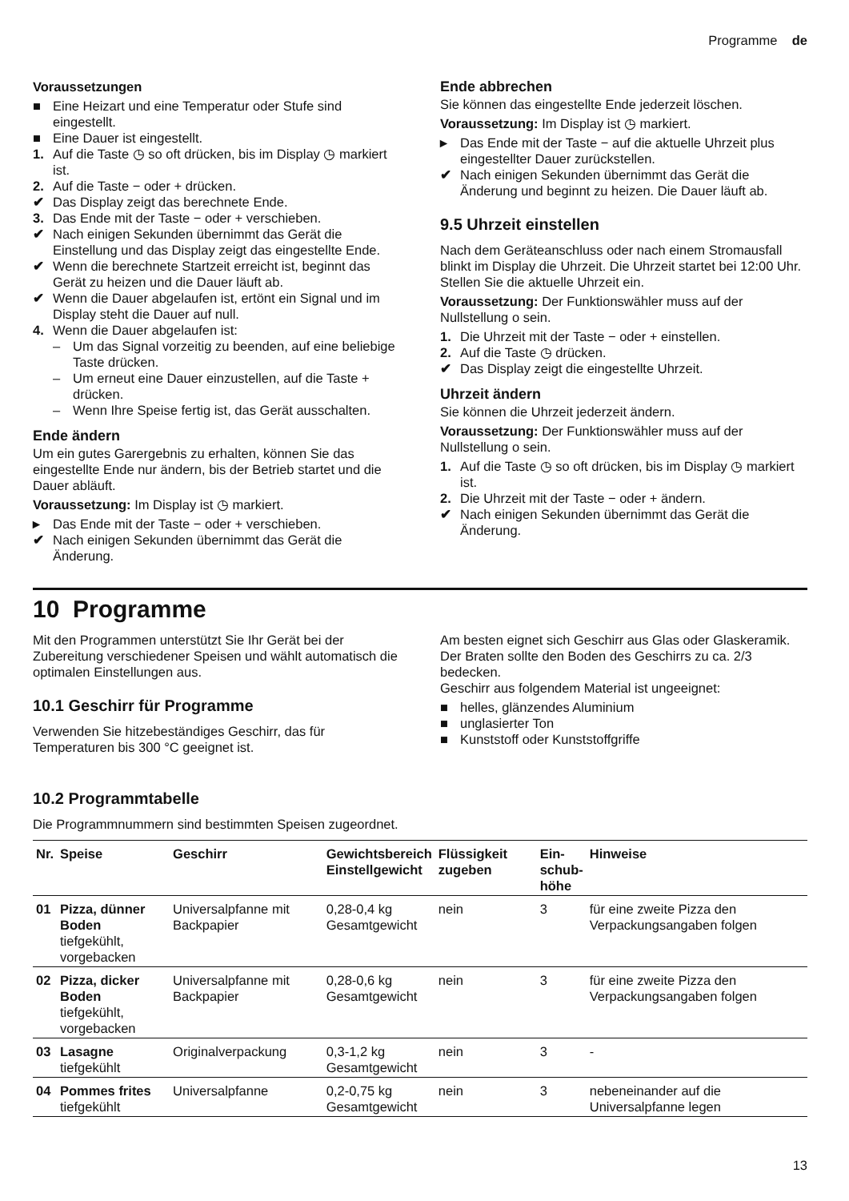Programme de
Voraussetzungen
■ Eine Heizart und eine Temperatur oder Stufe sind eingestellt.
■ Eine Dauer ist eingestellt.
1. Auf die Taste ◷ so oft drücken, bis im Display ◷ markiert ist.
2. Auf die Taste − oder + drücken.
✔ Das Display zeigt das berechnete Ende.
3. Das Ende mit der Taste − oder + verschieben.
✔ Nach einigen Sekunden übernimmt das Gerät die Einstellung und das Display zeigt das eingestellte Ende.
✔ Wenn die berechnete Startzeit erreicht ist, beginnt das Gerät zu heizen und die Dauer läuft ab.
✔ Wenn die Dauer abgelaufen ist, ertönt ein Signal und im Display steht die Dauer auf null.
4. Wenn die Dauer abgelaufen ist:
– Um das Signal vorzeitig zu beenden, auf eine beliebige Taste drücken.
– Um erneut eine Dauer einzustellen, auf die Taste + drücken.
– Wenn Ihre Speise fertig ist, das Gerät ausschalten.
Ende ändern
Um ein gutes Garergebnis zu erhalten, können Sie das eingestellte Ende nur ändern, bis der Betrieb startet und die Dauer abläuft.
Voraussetzung: Im Display ist ◷ markiert.
▸ Das Ende mit der Taste − oder + verschieben.
✔ Nach einigen Sekunden übernimmt das Gerät die Änderung.
Ende abbrechen
Sie können das eingestellte Ende jederzeit löschen.
Voraussetzung: Im Display ist ◷ markiert.
▸ Das Ende mit der Taste − auf die aktuelle Uhrzeit plus eingestellter Dauer zurückstellen.
✔ Nach einigen Sekunden übernimmt das Gerät die Änderung und beginnt zu heizen. Die Dauer läuft ab.
9.5 Uhrzeit einstellen
Nach dem Geräteanschluss oder nach einem Stromausfall blinkt im Display die Uhrzeit. Die Uhrzeit startet bei 12:00 Uhr. Stellen Sie die aktuelle Uhrzeit ein.
Voraussetzung: Der Funktionswähler muss auf der Nullstellung o sein.
1. Die Uhrzeit mit der Taste − oder + einstellen.
2. Auf die Taste ◷ drücken.
✔ Das Display zeigt die eingestellte Uhrzeit.
Uhrzeit ändern
Sie können die Uhrzeit jederzeit ändern.
Voraussetzung: Der Funktionswähler muss auf der Nullstellung o sein.
1. Auf die Taste ◷ so oft drücken, bis im Display ◷ markiert ist.
2. Die Uhrzeit mit der Taste − oder + ändern.
✔ Nach einigen Sekunden übernimmt das Gerät die Änderung.
10 Programme
Mit den Programmen unterstützt Sie Ihr Gerät bei der Zubereitung verschiedener Speisen und wählt automatisch die optimalen Einstellungen aus.
10.1 Geschirr für Programme
Verwenden Sie hitzebeständiges Geschirr, das für Temperaturen bis 300 °C geeignet ist.
Am besten eignet sich Geschirr aus Glas oder Glaskeramik. Der Braten sollte den Boden des Geschirrs zu ca. 2/3 bedecken.
Geschirr aus folgendem Material ist ungeeignet:
■ helles, glänzendes Aluminium
■ unglasierter Ton
■ Kunststoff oder Kunststoffgriffe
10.2 Programmtabelle
Die Programmnummern sind bestimmten Speisen zugeordnet.
| Nr. | Speise | Geschirr | Gewichtsbereich Einstellgewicht | Flüssigkeit zugeben | Ein- schub- höhe | Hinweise |
| --- | --- | --- | --- | --- | --- | --- |
| 01 | Pizza, dünner Boden tiefgekühlt, vorgebacken | Universalpfanne mit Backpapier | 0,28-0,4 kg Gesamtgewicht | nein | 3 | für eine zweite Pizza den Verpackungsangaben folgen |
| 02 | Pizza, dicker Boden tiefgekühlt, vorgebacken | Universalpfanne mit Backpapier | 0,28-0,6 kg Gesamtgewicht | nein | 3 | für eine zweite Pizza den Verpackungsangaben folgen |
| 03 | Lasagne tiefgekühlt | Originalverpackung | 0,3-1,2 kg Gesamtgewicht | nein | 3 | - |
| 04 | Pommes frites tiefgekühlt | Universalpfanne | 0,2-0,75 kg Gesamtgewicht | nein | 3 | nebeneinander auf die Universalpfanne legen |
13